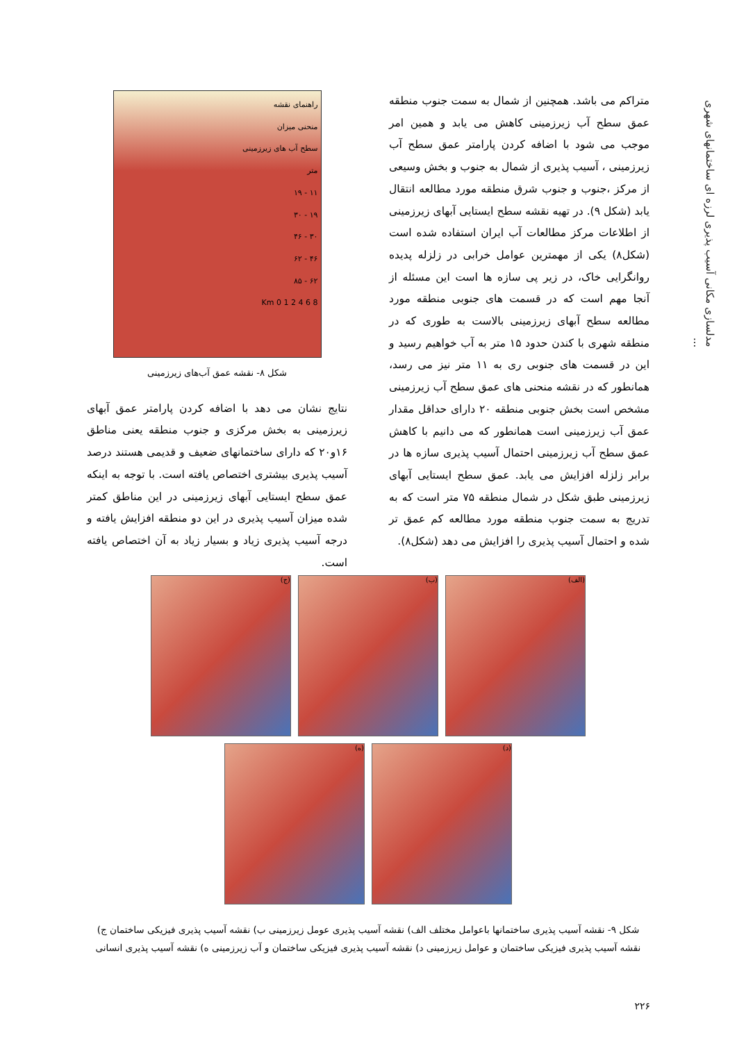مدلسازی مکانی آسیب پذیری لرزه ای ساختمانهای شهری ...
متراکم می باشد. همچنین از شمال به سمت جنوب منطقه عمق سطح آب زیرزمینی کاهش می یابد و همین امر موجب می شود با اضافه کردن پارامتر عمق سطح آب زیرزمینی ، آسیب پذیری از شمال به جنوب و بخش وسیعی از مرکز ،جنوب و جنوب شرق منطقه مورد مطالعه انتقال یابد (شکل ۹). در تهیه نقشه سطح ایستایی آبهای زیرزمینی از اطلاعات مرکز مطالعات آب ایران استفاده شده است (شکل۸) یکی از مهمترین عوامل خرابی در زلزله پدیده روانگرایی خاک، در زیر پی سازه ها است این مسئله از آنجا مهم است که در قسمت های جنوبی منطقه مورد مطالعه سطح آبهای زیرزمینی بالاست به طوری که در منطقه شهری با کندن حدود ۱۵ متر به آب خواهیم رسید و این در قسمت های جنوبی ری به ۱۱ متر نیز می رسد، همانطور که در نقشه منحنی های عمق سطح آب زیرزمینی مشخص است بخش جنوبی منطقه ۲۰ دارای حداقل مقدار عمق آب زیرزمینی است همانطور که می دانیم با کاهش عمق سطح آب زیرزمینی احتمال آسیب پذیری سازه ها در برابر زلزله افزایش می یابد. عمق سطح ایستایی آبهای زیرزمینی طبق شکل در شمال منطقه ۷۵ متر است که به تدریج به سمت جنوب منطقه مورد مطالعه کم عمق تر شده و احتمال آسیب پذیری را افزایش می دهد (شکل۸).
راهنمای نقشه
منحنی میزان
سطح آب های زیرزمینی
متر
۱۱ - ۱۹
۱۹ - ۳۰
۳۰ - ۴۶
۴۶ - ۶۲
۶۲ - ۸۵
Km 0 1 2 4 6 8
شکل ۸- نقشه عمق آب‌های زیرزمینی
نتایج نشان می دهد با اضافه کردن پارامتر عمق آبهای زیرزمینی به بخش مرکزی و جنوب منطقه یعنی مناطق ۱۶و۲۰ که دارای ساختمانهای ضعیف و قدیمی هستند درصد آسیب پذیری بیشتری اختصاص یافته است. با توجه به اینکه عمق سطح ایستایی آبهای زیرزمینی در این مناطق کمتر شده میزان آسیب پذیری در این دو منطقه افزایش یافته و درجه آسیب پذیری زیاد و بسیار زیاد به آن اختصاص یافته است.
(الف)
(ب)
(ج)
(د)
(ه)
شکل ۹- نقشه آسیب پذیری ساختمانها باعوامل مختلف الف) نقشه آسیب پذیری عومل زیرزمینی ب) نقشه آسیب پذیری فیزیکی ساختمان ج) نقشه آسیب پذیری فیزیکی ساختمان و عوامل زیرزمینی د) نقشه آسیب پذیری فیزیکی ساختمان و آب زیرزمینی ه) نقشه آسیب پذیری انسانی
۲۲۶